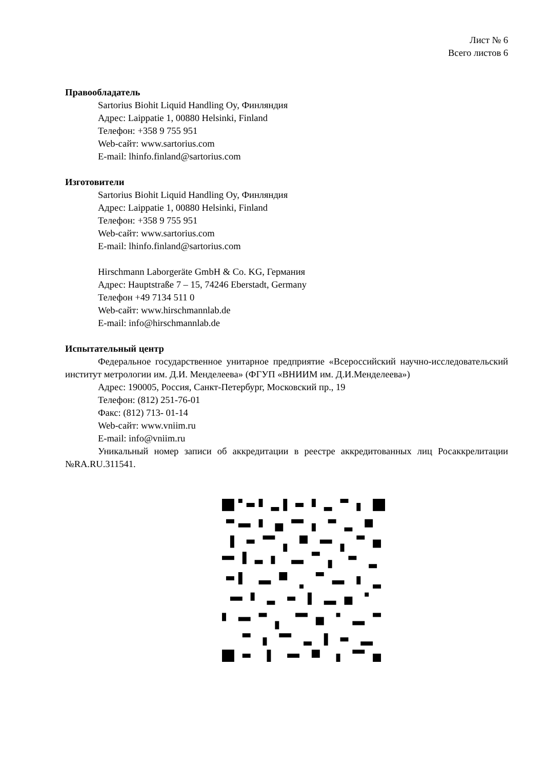Лист № 6
Всего листов 6
Правообладатель
Sartorius Biohit Liquid Handling Oy, Финляндия
Адрес: Laippatie 1, 00880 Helsinki, Finland
Телефон: +358 9 755 951
Web-сайт: www.sartorius.com
E-mail: lhinfo.finland@sartorius.com
Изготовители
Sartorius Biohit Liquid Handling Oy, Финляндия
Адрес: Laippatie 1, 00880 Helsinki, Finland
Телефон: +358 9 755 951
Web-сайт: www.sartorius.com
E-mail: lhinfo.finland@sartorius.com
Hirschmann Laborgeräte GmbH & Co. KG, Германия
Адрес: Hauptstraße 7 – 15, 74246 Eberstadt, Germany
Телефон +49 7134 511 0
Web-сайт: www.hirschmannlab.de
E-mail: info@hirschmannlab.de
Испытательный центр
Федеральное государственное унитарное предприятие «Всероссийский научно-исследовательский институт метрологии им. Д.И. Менделеева» (ФГУП «ВНИИМ им. Д.И.Менделеева»)
Адрес: 190005, Россия, Санкт-Петербург, Московский пр., 19
Телефон: (812) 251-76-01
Факс: (812) 713- 01-14
Web-сайт: www.vniim.ru
E-mail: info@vniim.ru
Уникальный номер записи об аккредитации в реестре аккредитованных лиц Росаккрелитации №RA.RU.311541.